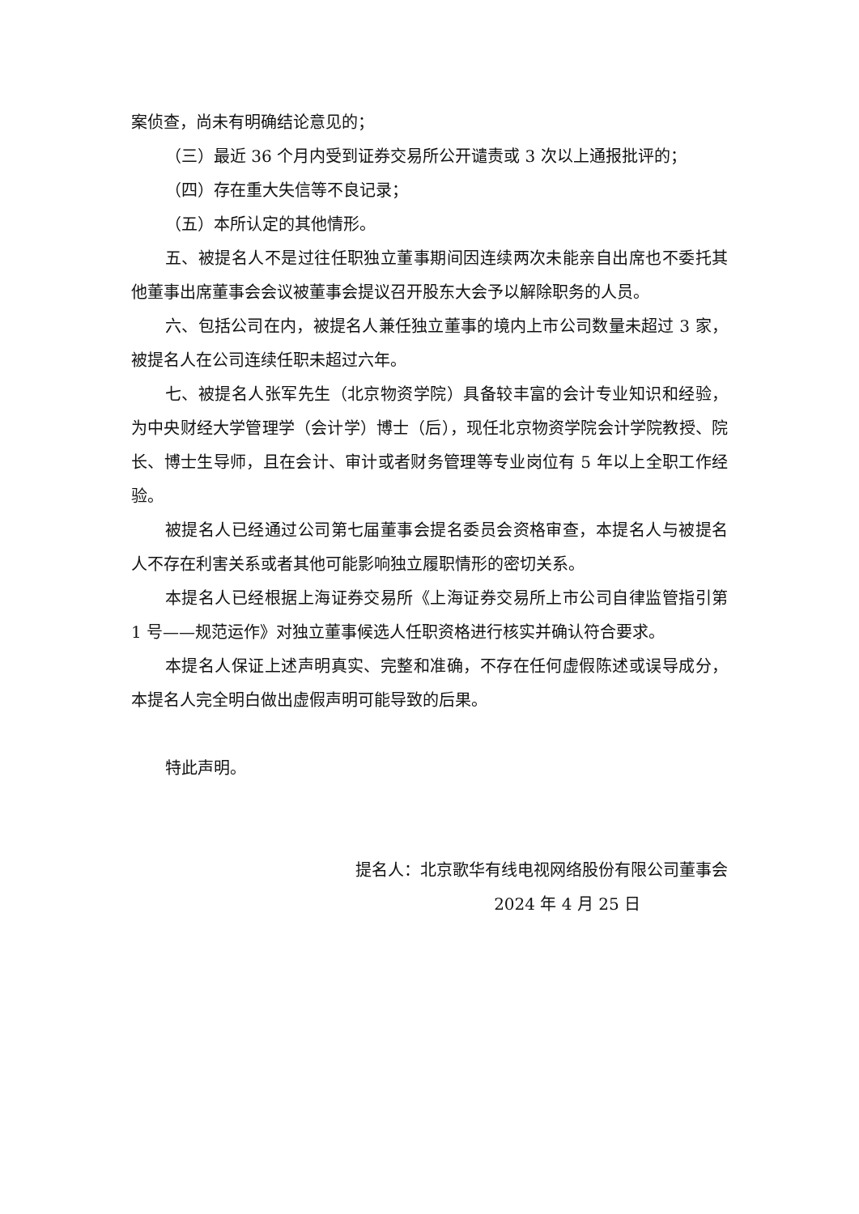案侦查，尚未有明确结论意见的；
（三）最近 36 个月内受到证券交易所公开谴责或 3 次以上通报批评的；
（四）存在重大失信等不良记录；
（五）本所认定的其他情形。
五、被提名人不是过往任职独立董事期间因连续两次未能亲自出席也不委托其他董事出席董事会会议被董事会提议召开股东大会予以解除职务的人员。
六、包括公司在内，被提名人兼任独立董事的境内上市公司数量未超过 3 家，被提名人在公司连续任职未超过六年。
七、被提名人张军先生（北京物资学院）具备较丰富的会计专业知识和经验，为中央财经大学管理学（会计学）博士（后），现任北京物资学院会计学院教授、院长、博士生导师，且在会计、审计或者财务管理等专业岗位有 5 年以上全职工作经验。
被提名人已经通过公司第七届董事会提名委员会资格审查，本提名人与被提名人不存在利害关系或者其他可能影响独立履职情形的密切关系。
本提名人已经根据上海证券交易所《上海证券交易所上市公司自律监管指引第 1 号——规范运作》对独立董事候选人任职资格进行核实并确认符合要求。
本提名人保证上述声明真实、完整和准确，不存在任何虚假陈述或误导成分，本提名人完全明白做出虚假声明可能导致的后果。
特此声明。
提名人：北京歌华有线电视网络股份有限公司董事会
2024 年 4 月 25 日